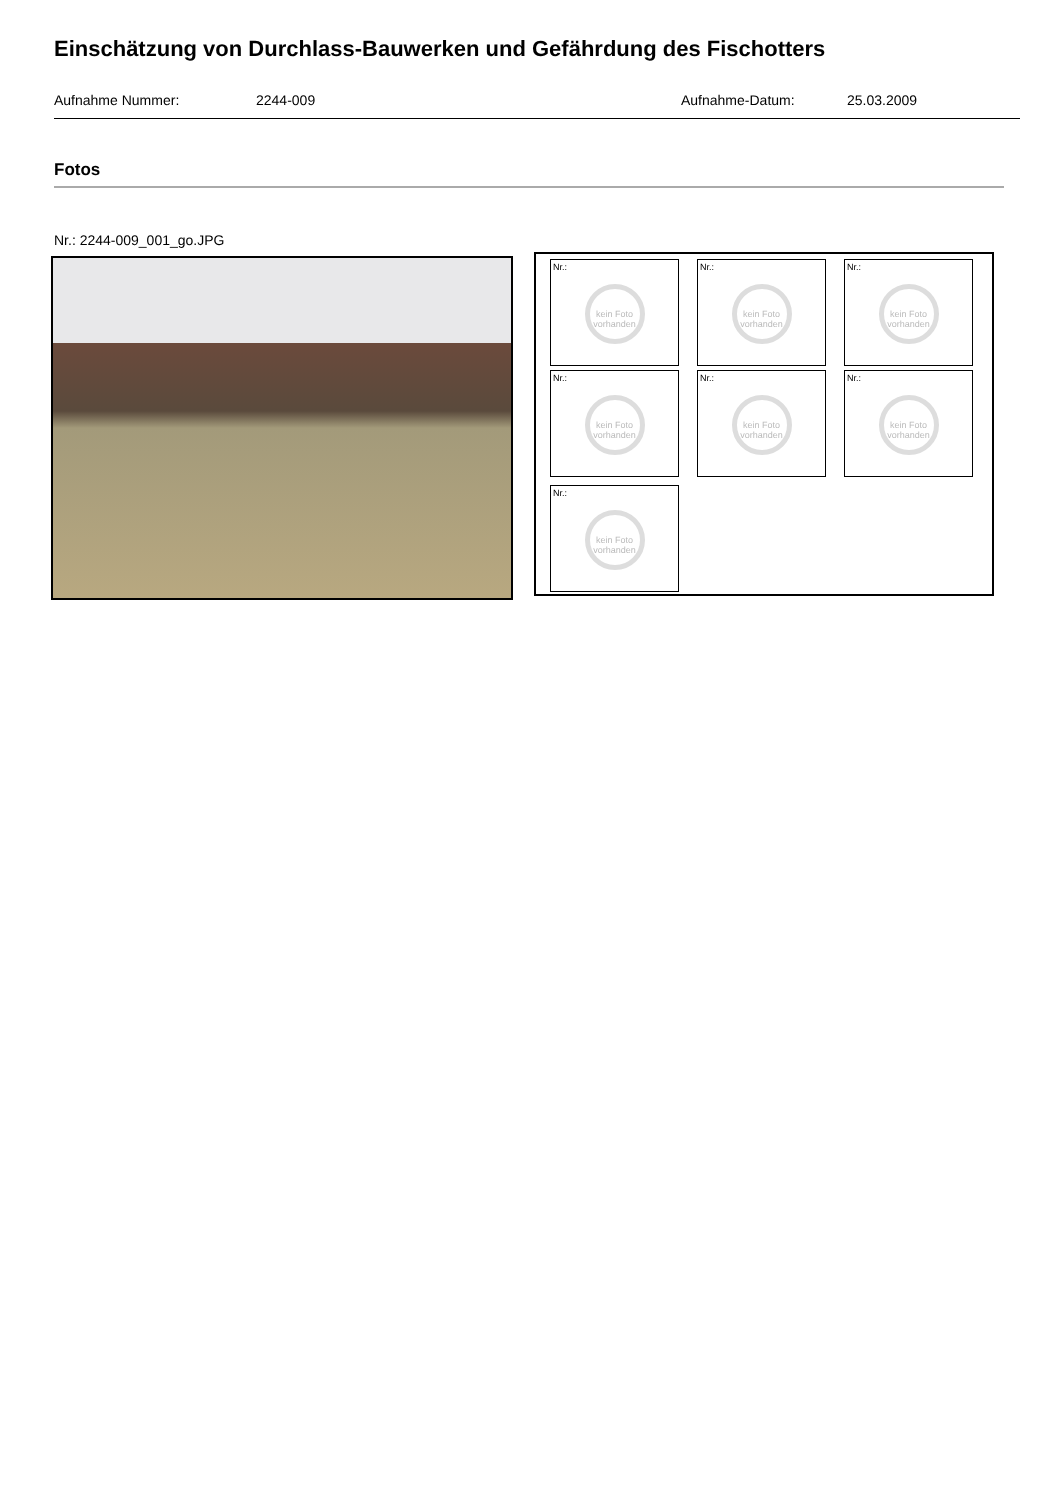Einschätzung von Durchlass-Bauwerken und Gefährdung des Fischotters
Aufnahme Nummer: 2244-009 Aufnahme-Datum: 25.03.2009
Fotos
Nr.: 2244-009_001_go.JPG
Nr.:
kein Foto vorhanden
Nr.:
kein Foto vorhanden
Nr.:
kein Foto vorhanden
Nr.:
kein Foto vorhanden
Nr.:
kein Foto vorhanden
Nr.:
kein Foto vorhanden
Nr.:
kein Foto vorhanden